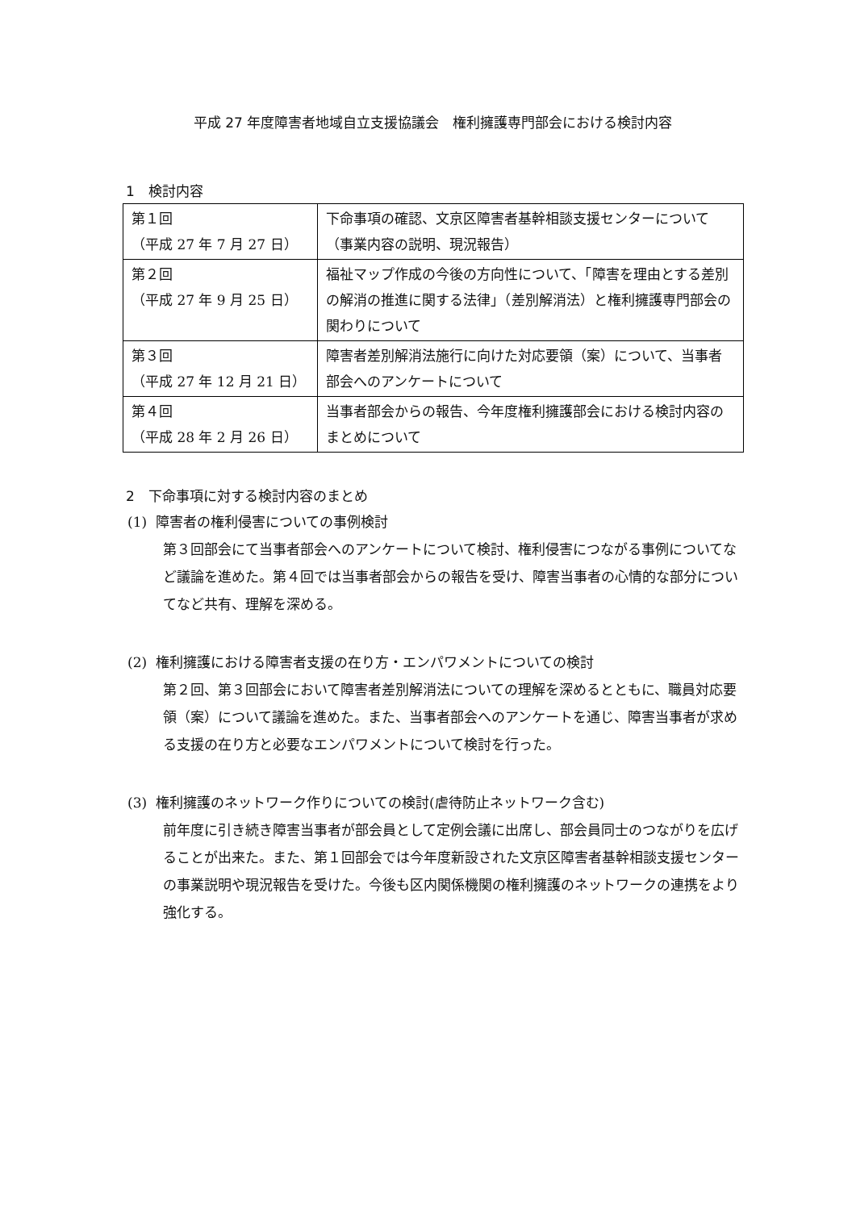平成 27 年度障害者地域自立支援協議会　権利擁護専門部会における検討内容
1　検討内容
| 第１回 （平成 27 年 7 月 27 日） | 下命事項の確認、文京区障害者基幹相談支援センターについて（事業内容の説明、現況報告） |
| 第２回 （平成 27 年 9 月 25 日） | 福祉マップ作成の今後の方向性について、「障害を理由とする差別の解消の推進に関する法律」（差別解消法）と権利擁護専門部会の関わりについて |
| 第３回 （平成 27 年 12 月 21 日） | 障害者差別解消法施行に向けた対応要領（案）について、当事者部会へのアンケートについて |
| 第４回 （平成 28 年 2 月 26 日） | 当事者部会からの報告、今年度権利擁護部会における検討内容のまとめについて |
2　下命事項に対する検討内容のまとめ
(1) 障害者の権利侵害についての事例検討
第３回部会にて当事者部会へのアンケートについて検討、権利侵害につながる事例についてなど議論を進めた。第４回では当事者部会からの報告を受け、障害当事者の心情的な部分についてなど共有、理解を深める。
(2) 権利擁護における障害者支援の在り方・エンパワメントについての検討
第２回、第３回部会において障害者差別解消法についての理解を深めるとともに、職員対応要領（案）について議論を進めた。また、当事者部会へのアンケートを通じ、障害当事者が求める支援の在り方と必要なエンパワメントについて検討を行った。
(3) 権利擁護のネットワーク作りについての検討(虐待防止ネットワーク含む)
前年度に引き続き障害当事者が部会員として定例会議に出席し、部会員同士のつながりを広げることが出来た。また、第１回部会では今年度新設された文京区障害者基幹相談支援センターの事業説明や現況報告を受けた。今後も区内関係機関の権利擁護のネットワークの連携をより強化する。